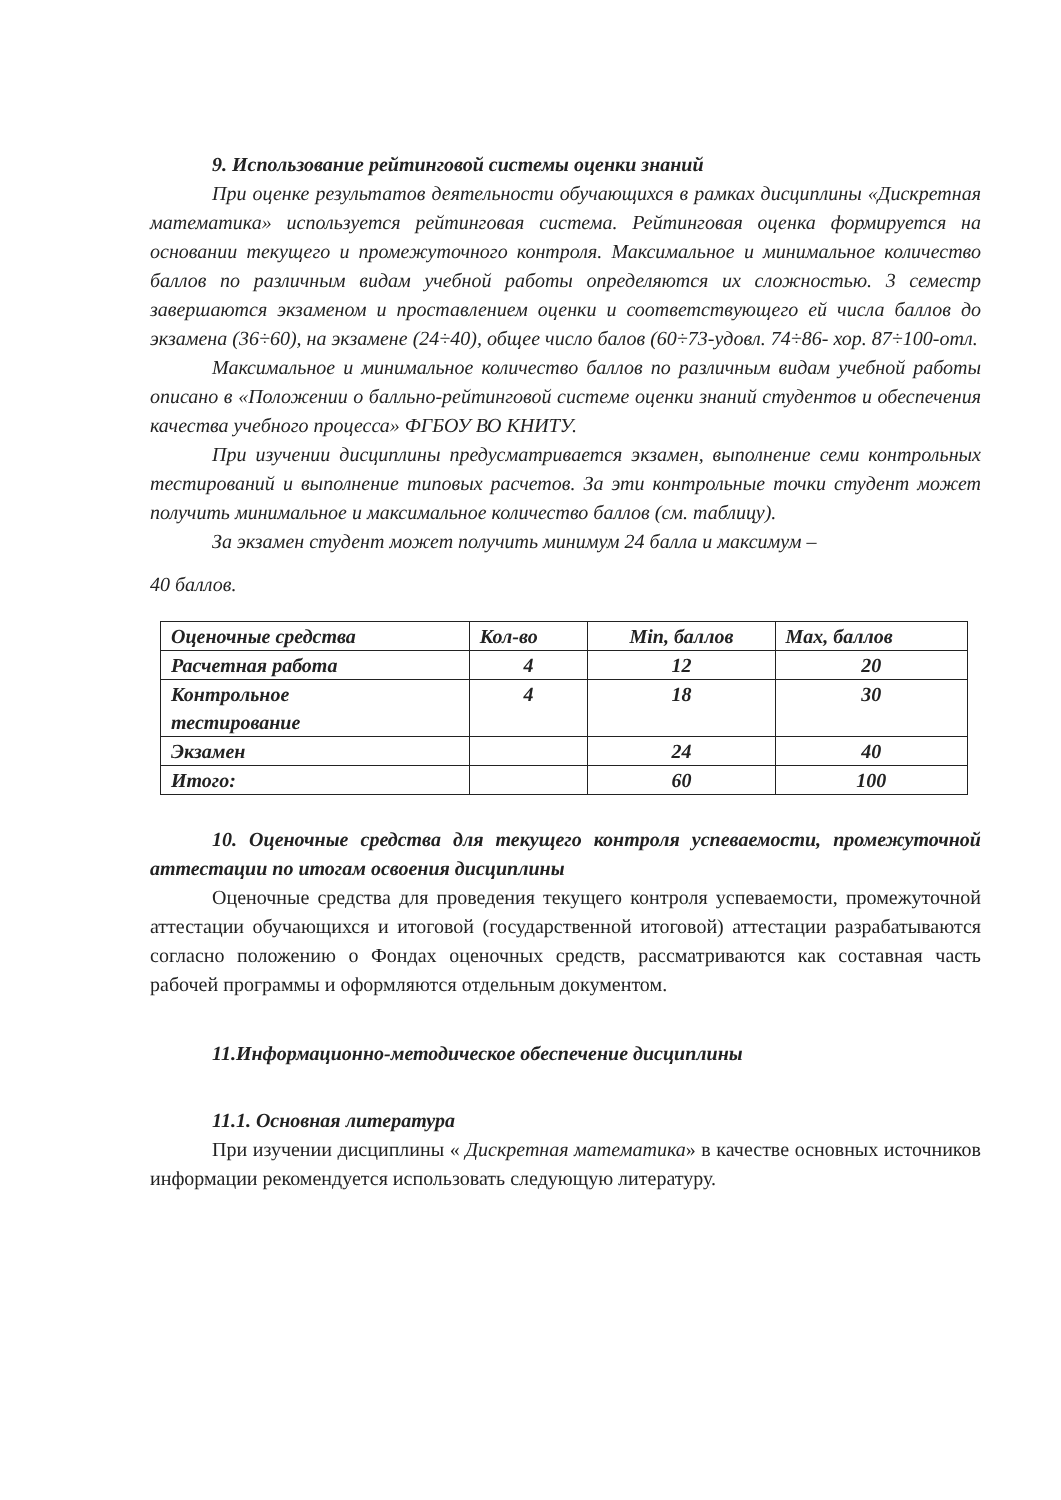9. Использование рейтинговой системы оценки знаний
При оценке результатов деятельности обучающихся в рамках дисциплины «Дискретная математика» используется рейтинговая система. Рейтинговая оценка формируется на основании текущего и промежуточного контроля. Максимальное и минимальное количество баллов по различным видам учебной работы определяются их сложностью. 3 семестр завершаются экзаменом и проставлением оценки и соответствующего ей числа баллов до экзамена (36÷60), на экзамене (24÷40), общее число балов (60÷73-удовл. 74÷86- хор. 87÷100-отл.
Максимальное и минимальное количество баллов по различным видам учебной работы описано в «Положении о балльно-рейтинговой системе оценки знаний студентов и обеспечения качества учебного процесса» ФГБОУ ВО КНИТУ.
При изучении дисциплины предусматривается экзамен, выполнение семи контрольных тестирований и выполнение типовых расчетов. За эти контрольные точки студент может получить минимальное и максимальное количество баллов (см. таблицу).
За экзамен студент может получить минимум 24 балла и максимум –
40 баллов.
| Оценочные средства | Кол-во | Min, баллов | Max, баллов |
| --- | --- | --- | --- |
| Расчетная работа | 4 | 12 | 20 |
| Контрольное тестирование | 4 | 18 | 30 |
| Экзамен | | 24 | 40 |
| Итого: | | 60 | 100 |
10. Оценочные средства для текущего контроля успеваемости, промежуточной аттестации по итогам освоения дисциплины
Оценочные средства для проведения текущего контроля успеваемости, промежуточной аттестации обучающихся и итоговой (государственной итоговой) аттестации разрабатываются согласно положению о Фондах оценочных средств, рассматриваются как составная часть рабочей программы и оформляются отдельным документом.
11.Информационно-методическое обеспечение дисциплины
11.1. Основная литература
При изучении дисциплины « Дискретная математика» в качестве основных источников информации рекомендуется использовать следующую литературу.